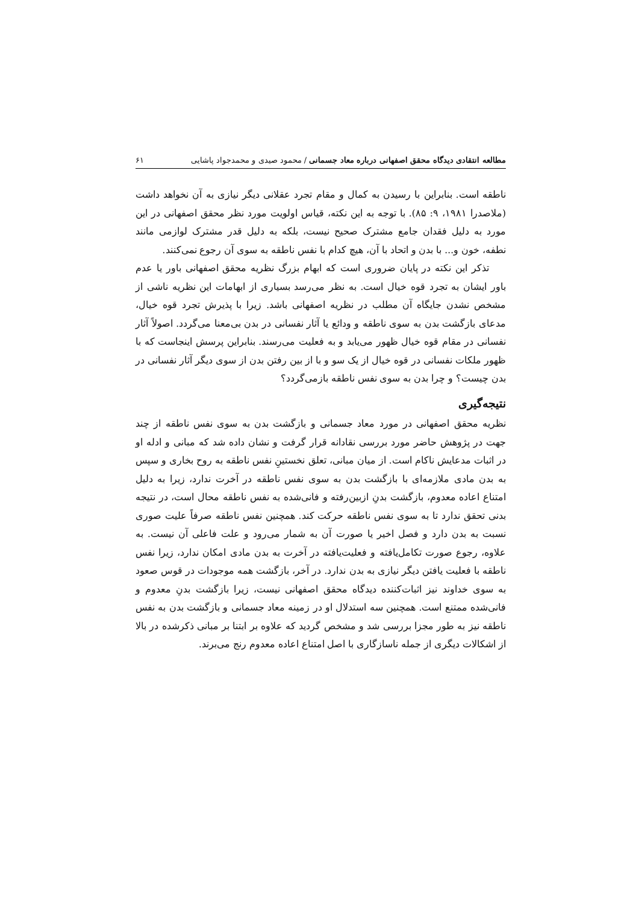مطالعه انتقادی دیدگاه محقق اصفهانی درباره معاد جسمانی / محمود صیدی و محمدجواد پاشایی ۶۱
ناطقه است. بنابراین با رسیدن به کمال و مقام تجرد عقلانی دیگر نیازی به آن نخواهد داشت (ملاصدرا ۱۹۸۱، ۹: ۸۵). با توجه به این نکته، قیاس اولویت مورد نظر محقق اصفهانی در این مورد به دلیل فقدان جامع مشترک صحیح نیست، بلکه به دلیل قدر مشترک لوازمی مانند نطفه، خون و... با بدن و اتحاد با آن، هیچ کدام با نفس ناطقه به سوی آن رجوع نمی‌کنند.
تذکر این نکته در پایان ضروری است که ابهام بزرگ نظریه محقق اصفهانی باور یا عدم باور ایشان به تجرد قوه خیال است. به نظر می‌رسد بسیاری از ابهامات این نظریه ناشی از مشخص نشدن جایگاه آن مطلب در نظریه اصفهانی باشد. زیرا با پذیرش تجرد قوه خیال، مدعای بازگشت بدن به سوی ناطقه و ودائع یا آثار نفسانی در بدن بی‌معنا می‌گردد. اصولاً آثار نفسانی در مقام قوه خیال ظهور می‌یابد و به فعلیت می‌رسند. بنابراین پرسش اینجاست که با ظهور ملکات نفسانی در قوه خیال از یک سو و با از بین رفتن بدن از سوی دیگر آثار نفسانی در بدن چیست؟ و چرا بدن به سوی نفس ناطقه بازمی‌گردد؟
نتیجه‌گیری
نظریه محقق اصفهانی در مورد معاد جسمانی و بازگشت بدن به سوی نفس ناطقه از چند جهت در پژوهش حاضر مورد بررسی نقادانه قرار گرفت و نشان داده شد که مبانی و ادله او در اثبات مدعایش ناکام است. از میان مبانی، تعلق نخستینِ نفس ناطقه به روح بخاری و سپس به بدن مادی ملازمه‌ای با بازگشت بدن به سوی نفس ناطقه در آخرت ندارد، زیرا به دلیل امتناع اعاده معدوم، بازگشت بدنِ ازبین‌رفته و فانی‌شده به نفس ناطقه محال است، در نتیجه بدنی تحقق ندارد تا به سوی نفس ناطقه حرکت کند. همچنین نفس ناطقه صرفاً علیت صوری نسبت به بدن دارد و فصل اخیر یا صورت آن به شمار می‌رود و علت فاعلی آن نیست. به علاوه، رجوع صورت تکامل‌یافته و فعلیت‌یافته در آخرت به بدن مادی امکان ندارد، زیرا نفس ناطقه با فعلیت یافتن دیگر نیازی به بدن ندارد. در آخر، بازگشت همه موجودات در قوس صعود به سوی خداوند نیز اثبات‌کننده دیدگاه محقق اصفهانی نیست، زیرا بازگشت بدنِ معدوم و فانی‌شده ممتنع است. همچنین سه استدلال او در زمینه معاد جسمانی و بازگشت بدن به نفس ناطقه نیز به طور مجزا بررسی شد و مشخص گردید که علاوه بر ابتنا بر مبانی ذکرشده در بالا از اشکالات دیگری از جمله ناسازگاری با اصل امتناع اعاده معدوم رنج می‌برند.